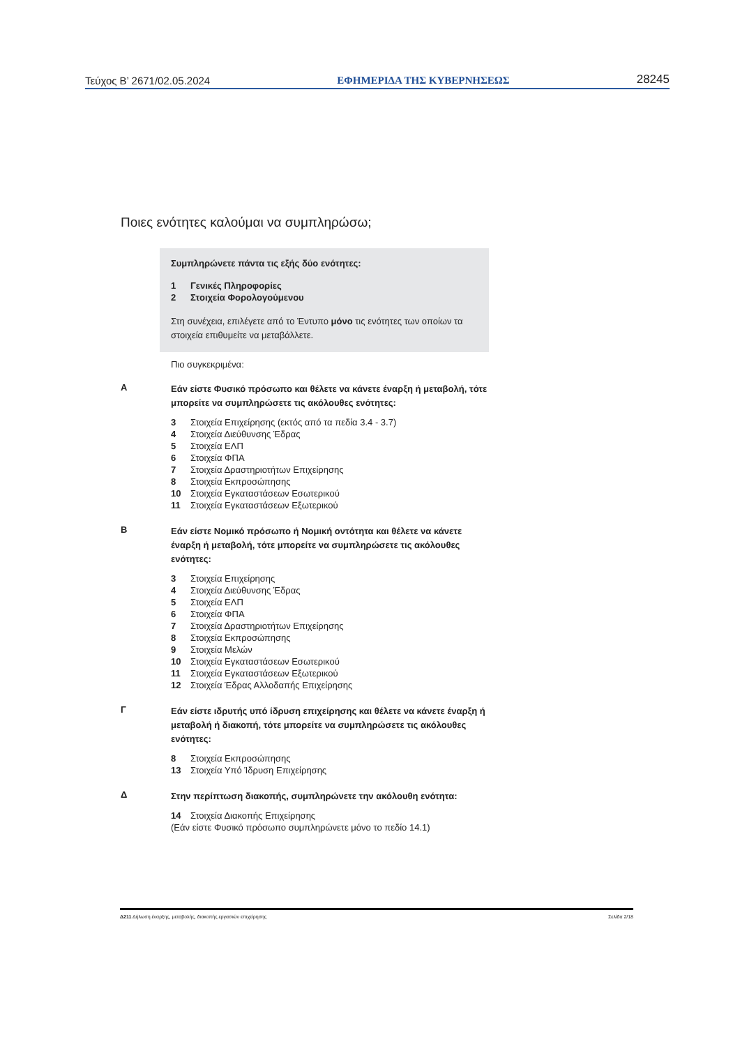Τεύχος B’ 2671/02.05.2024 ΕΦΗΜΕΡΙΔΑ ΤΗΣ ΚΥΒΕΡΝΗΣΕΩΣ 28245
Ποιες ενότητες καλούμαι να συμπληρώσω;
Συμπληρώνετε πάντα τις εξής δύο ενότητες:
1 Γενικές Πληροφορίες
2 Στοιχεία Φορολογούμενου
Στη συνέχεια, επιλέγετε από το Έντυπο μόνο τις ενότητες των οποίων τα στοιχεία επιθυμείτε να μεταβάλλετε.
Πιο συγκεκριμένα:
A
Εάν είστε Φυσικό πρόσωπο και θέλετε να κάνετε έναρξη ή μεταβολή, τότε μπορείτε να συμπληρώσετε τις ακόλουθες ενότητες:
3 Στοιχεία Επιχείρησης (εκτός από τα πεδία 3.4 - 3.7)
4 Στοιχεία Διεύθυνσης Έδρας
5 Στοιχεία ΕΛΠ
6 Στοιχεία ΦΠΑ
7 Στοιχεία Δραστηριοτήτων Επιχείρησης
8 Στοιχεία Εκπροσώπησης
10 Στοιχεία Εγκαταστάσεων Εσωτερικού
11 Στοιχεία Εγκαταστάσεων Εξωτερικού
B
Εάν είστε Νομικό πρόσωπο ή Νομική οντότητα και θέλετε να κάνετε έναρξη ή μεταβολή, τότε μπορείτε να συμπληρώσετε τις ακόλουθες ενότητες:
3 Στοιχεία Επιχείρησης
4 Στοιχεία Διεύθυνσης Έδρας
5 Στοιχεία ΕΛΠ
6 Στοιχεία ΦΠΑ
7 Στοιχεία Δραστηριοτήτων Επιχείρησης
8 Στοιχεία Εκπροσώπησης
9 Στοιχεία Μελών
10 Στοιχεία Εγκαταστάσεων Εσωτερικού
11 Στοιχεία Εγκαταστάσεων Εξωτερικού
12 Στοιχεία Έδρας Αλλοδαπής Επιχείρησης
Γ
Εάν είστε ιδρυτής υπό ίδρυση επιχείρησης και θέλετε να κάνετε έναρξη ή μεταβολή ή διακοπή, τότε μπορείτε να συμπληρώσετε τις ακόλουθες ενότητες:
8 Στοιχεία Εκπροσώπησης
13 Στοιχεία Υπό Ίδρυση Επιχείρησης
Δ
Στην περίπτωση διακοπής, συμπληρώνετε την ακόλουθη ενότητα:
14 Στοιχεία Διακοπής Επιχείρησης
(Εάν είστε Φυσικό πρόσωπο συμπληρώνετε μόνο το πεδίο 14.1)
Δ211 Δήλωση έναρξης, μεταβολής, διακοπής εργασιών επιχείρησης Σελίδα 2/18